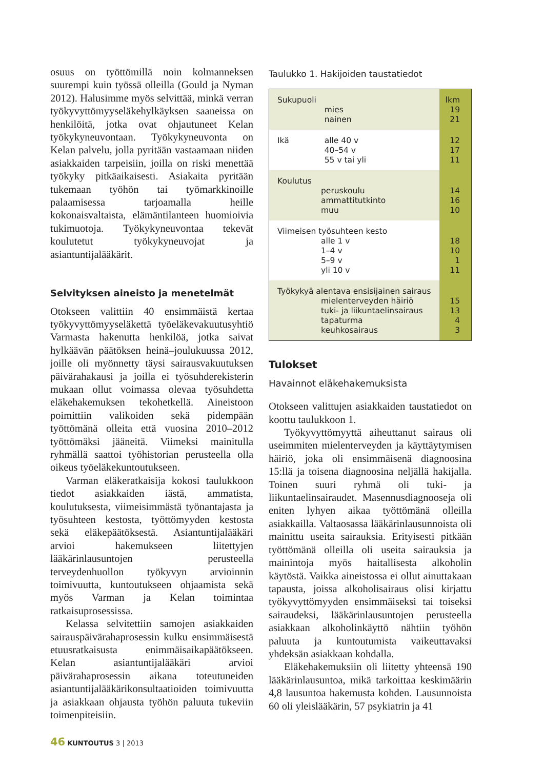osuus on työttömillä noin kolmanneksen suurempi kuin työssä olleilla (Gould ja Nyman 2012). Halusimme myös selvittää, minkä verran työkyvyttömyyseläkehylkäyksen saaneissa on henkilöitä, jotka ovat ohjautuneet Kelan työkykyneuvontaan. Työkykyneuvonta on Kelan palvelu, jolla pyritään vastaamaan niiden asiakkaiden tarpeisiin, joilla on riski menettää työkyky pitkäaikaisesti. Asiakaita pyritään tukemaan työhön tai työmarkkinoille palaamisessa tarjoamalla heille kokonaisvaltaista, elämäntilanteen huomioivia tukimuotoja. Työkykyneuvontaa tekevät koulutetut työkykyneuvojat ja asiantuntijalääkärit.
Selvityksen aineisto ja menetelmät
Otokseen valittiin 40 ensimmäistä kertaa työkyvyttömyyseläkettä työeläkevakuutusyhtiö Varmasta hakenutta henkilöä, jotka saivat hylkäävän päätöksen heinä–joulukuussa 2012, joille oli myönnetty täysi sairausvakuutuksen päivärahakausi ja joilla ei työsuhderekisterin mukaan ollut voimassa olevaa työsuhdetta eläkehakemuksen tekohetkellä. Aineistoon poimittiin valikoiden sekä pidempään työttömänä olleita että vuosina 2010–2012 työttömäksi jääneitä. Viimeksi mainitulla ryhmällä saattoi työhistorian perusteella olla oikeus työeläkekuntoutukseen.
Varman eläkeratkaisija kokosi taulukkoon tiedot asiakkaiden iästä, ammatista, koulutuksesta, viimeisimmästä työnantajasta ja työsuhteen kestosta, työttömyyden kestosta sekä eläkepäätöksestä. Asiantuntijalääkäri arvioi hakemukseen liitettyjen lääkärinlausuntojen perusteella terveydenhuollon työkyvyn arvioinnin toimivuutta, kuntoutukseen ohjaamista sekä myös Varman ja Kelan toimintaa ratkaisuprosessissa.
Kelassa selvitettiin samojen asiakkaiden sairauspäivärahaprosessin kulku ensimmäisestä etuusratkaisusta enimmäisaikapäätökseen. Kelan asiantuntijalääkäri arvioi päivärahaprosessin aikana toteutuneiden asiantuntijalääkärikonsultaatioiden toimivuutta ja asiakkaan ohjausta työhön paluuta tukeviin toimenpiteisiin.
Taulukko 1. Hakijoiden taustatiedot
| Sukupuoli | mies nainen | lkm 19 21 |
| Ikä | alle 40 v 40–54 v 55 v tai yli | 12 17 11 |
| Koulutus peruskoulu ammattitutkinto muu | | 14 16 10 |
| Viimeisen työsuhteen kesto alle 1 v 1–4 v 5–9 v yli 10 v | | 18 10 1 11 |
| Työkykyä alentava ensisijainen sairaus mielenterveyden häiriö tuki- ja liikuntaelinsairaus tapaturma keuhkosairaus | | 15 13 4 3 |
Tulokset
Havainnot eläkehakemuksista
Otokseen valittujen asiakkaiden taustatiedot on koottu taulukkoon 1.
Työkyvyttömyyttä aiheuttanut sairaus oli useimmiten mielenterveyden ja käyttäytymisen häiriö, joka oli ensimmäisenä diagnoosina 15:llä ja toisena diagnoosina neljällä hakijalla. Toinen suuri ryhmä oli tuki- ja liikuntaelinsairaudet. Masennusdiagnooseja oli eniten lyhyen aikaa työttömänä olleilla asiakkailla. Valtaosassa lääkärinlausunnoista oli mainittu useita sairauksia. Erityisesti pitkään työttömänä olleilla oli useita sairauksia ja mainintoja myös haitallisesta alkoholin käytöstä. Vaikka aineistossa ei ollut ainuttakaan tapausta, joissa alkoholisairaus olisi kirjattu työkyvyttömyyden ensimmäiseksi tai toiseksi sairaudeksi, lääkärinlausuntojen perusteella asiakkaan alkoholinkäyttö nähtiin työhön paluuta ja kuntoutumista vaikeuttavaksi yhdeksän asiakkaan kohdalla.
Eläkehakemuksiin oli liitetty yhteensä 190 lääkärinlausuntoa, mikä tarkoittaa keskimäärin 4,8 lausuntoa hakemusta kohden. Lausunnoista 60 oli yleislääkärin, 57 psykiatrin ja 41
46 KUNTOUTUS 3 | 2013